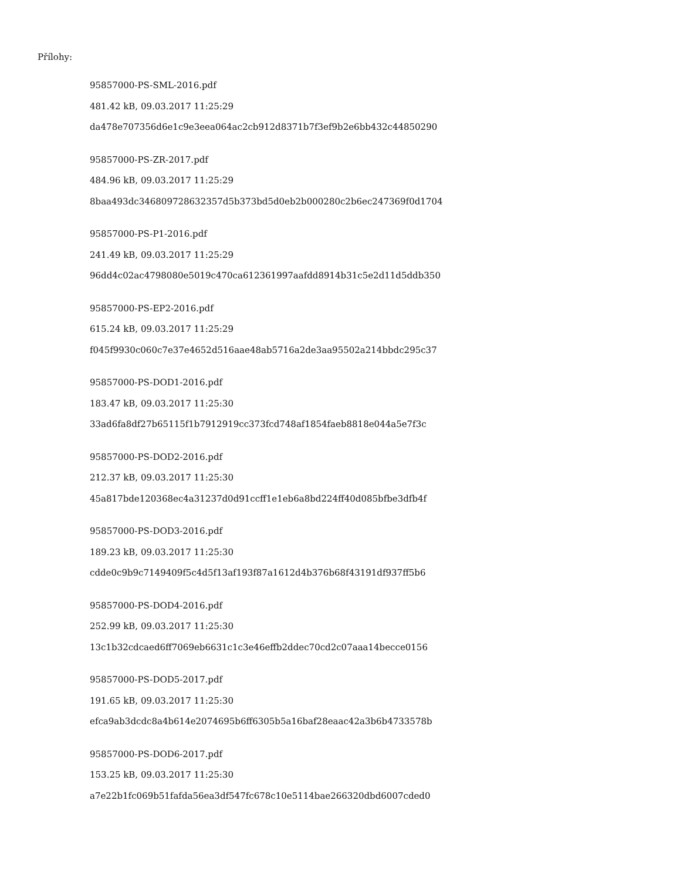Přílohy:
95857000-PS-SML-2016.pdf
481.42 kB, 09.03.2017 11:25:29
da478e707356d6e1c9e3eea064ac2cb912d8371b7f3ef9b2e6bb432c44850290
95857000-PS-ZR-2017.pdf
484.96 kB, 09.03.2017 11:25:29
8baa493dc346809728632357d5b373bd5d0eb2b000280c2b6ec247369f0d1704
95857000-PS-P1-2016.pdf
241.49 kB, 09.03.2017 11:25:29
96dd4c02ac4798080e5019c470ca612361997aafdd8914b31c5e2d11d5ddb350
95857000-PS-EP2-2016.pdf
615.24 kB, 09.03.2017 11:25:29
f045f9930c060c7e37e4652d516aae48ab5716a2de3aa95502a214bbdc295c37
95857000-PS-DOD1-2016.pdf
183.47 kB, 09.03.2017 11:25:30
33ad6fa8df27b65115f1b7912919cc373fcd748af1854faeb8818e044a5e7f3c
95857000-PS-DOD2-2016.pdf
212.37 kB, 09.03.2017 11:25:30
45a817bde120368ec4a31237d0d91ccff1e1eb6a8bd224ff40d085bfbe3dfb4f
95857000-PS-DOD3-2016.pdf
189.23 kB, 09.03.2017 11:25:30
cdde0c9b9c7149409f5c4d5f13af193f87a1612d4b376b68f43191df937ff5b6
95857000-PS-DOD4-2016.pdf
252.99 kB, 09.03.2017 11:25:30
13c1b32cdcaed6ff7069eb6631c1c3e46effb2ddec70cd2c07aaa14becce0156
95857000-PS-DOD5-2017.pdf
191.65 kB, 09.03.2017 11:25:30
efca9ab3dcdc8a4b614e2074695b6ff6305b5a16baf28eaac42a3b6b4733578b
95857000-PS-DOD6-2017.pdf
153.25 kB, 09.03.2017 11:25:30
a7e22b1fc069b51fafda56ea3df547fc678c10e5114bae266320dbd6007cded0